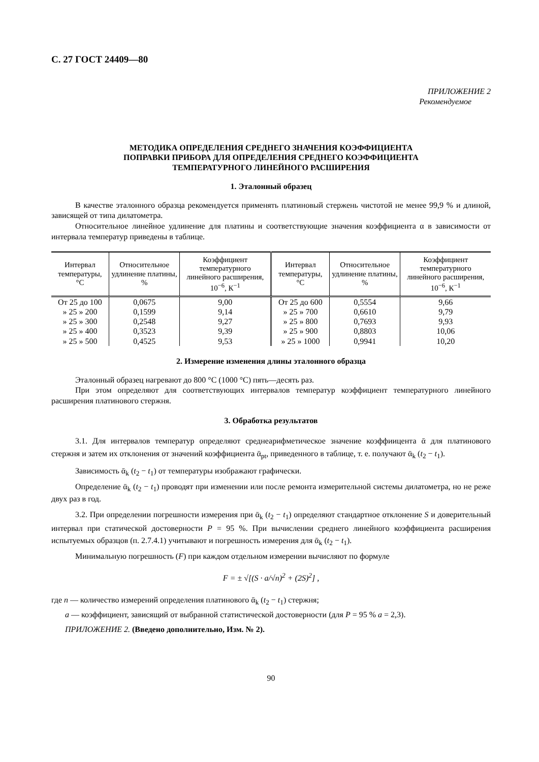С. 27 ГОСТ 24409—80
ПРИЛОЖЕНИЕ 2
Рекомендуемое
МЕТОДИКА ОПРЕДЕЛЕНИЯ СРЕДНЕГО ЗНАЧЕНИЯ КОЭФФИЦИЕНТА
ПОПРАВКИ ПРИБОРА ДЛЯ ОПРЕДЕЛЕНИЯ СРЕДНЕГО КОЭФФИЦИЕНТА
ТЕМПЕРАТУРНОГО ЛИНЕЙНОГО РАСШИРЕНИЯ
1. Эталонный образец
В качестве эталонного образца рекомендуется применять платиновый стержень чистотой не менее 99,9 % и длиной, зависящей от типа дилатометра.
Относительное линейное удлинение для платины и соответствующие значения коэффициента α в зависимости от интервала температур приведены в таблице.
| Интервал температуры, °С | Относительное удлинение платины, % | Коэффициент температурного линейного расширения, 10<sup>−6</sup>, К<sup>−1</sup> | Интервал температуры, °С | Относительное удлинение платины, % | Коэффициент температурного линейного расширения, 10<sup>−6</sup>, К<sup>−1</sup> |
| --- | --- | --- | --- | --- | --- |
| От 25 до 100 | 0,0675 | 9,00 | От 25 до 600 | 0,5554 | 9,66 |
| » 25 » 200 | 0,1599 | 9,14 | » 25 » 700 | 0,6610 | 9,79 |
| » 25 » 300 | 0,2548 | 9,27 | » 25 » 800 | 0,7693 | 9,93 |
| » 25 » 400 | 0,3523 | 9,39 | » 25 » 900 | 0,8803 | 10,06 |
| » 25 » 500 | 0,4525 | 9,53 | » 25 » 1000 | 0,9941 | 10,20 |
2. Измерение изменения длины эталонного образца
Эталонный образец нагревают до 800 °С (1000 °С) пять—десять раз.
При этом определяют для соответствующих интервалов температур коэффициент температурного линейного расширения платинового стержня.
3. Обработка результатов
3.1. Для интервалов температур определяют среднеарифметическое значение коэффиицента ᾱ для платинового стержня и затем их отклонения от значений коэффициента ᾱ<sub>pt</sub>, приведенного в таблице, т. е. получают ᾱ<sub>k</sub> (t<sub>2</sub> − t<sub>1</sub>).
Зависимость ᾱ<sub>k</sub> (t<sub>2</sub> − t<sub>1</sub>) от температуры изображают графически.
Определение ᾱ<sub>k</sub> (t<sub>2</sub> − t<sub>1</sub>) проводят при изменении или после ремонта измерительной системы дилатометра, но не реже двух раз в год.
3.2. При определении погрешности измерения при ᾱ<sub>k</sub> (t<sub>2</sub> − t<sub>1</sub>) определяют стандартное отклонение S и доверительный интервал при статической достоверности P = 95 %. При вычислении среднего линейного коэффициента расширения испытуемых образцов (п. 2.7.4.1) учитывают и погрешность измерения для ᾱ<sub>k</sub> (t<sub>2</sub> − t<sub>1</sub>).
Минимальную погрешность (F) при каждом отдельном измерении вычисляют по формуле
F = ± √[(S · a/√n)<sup>2</sup> + (2S)<sup>2</sup>] ,
где n — количество измерений определения платинового ᾱ<sub>k</sub> (t<sub>2</sub> − t<sub>1</sub>) стержня;
a — коэффициент, зависящий от выбранной статистической достоверности (для P = 95 % a = 2,3).
ПРИЛОЖЕНИЕ 2. (Введено дополнительно, Изм. № 2).
90